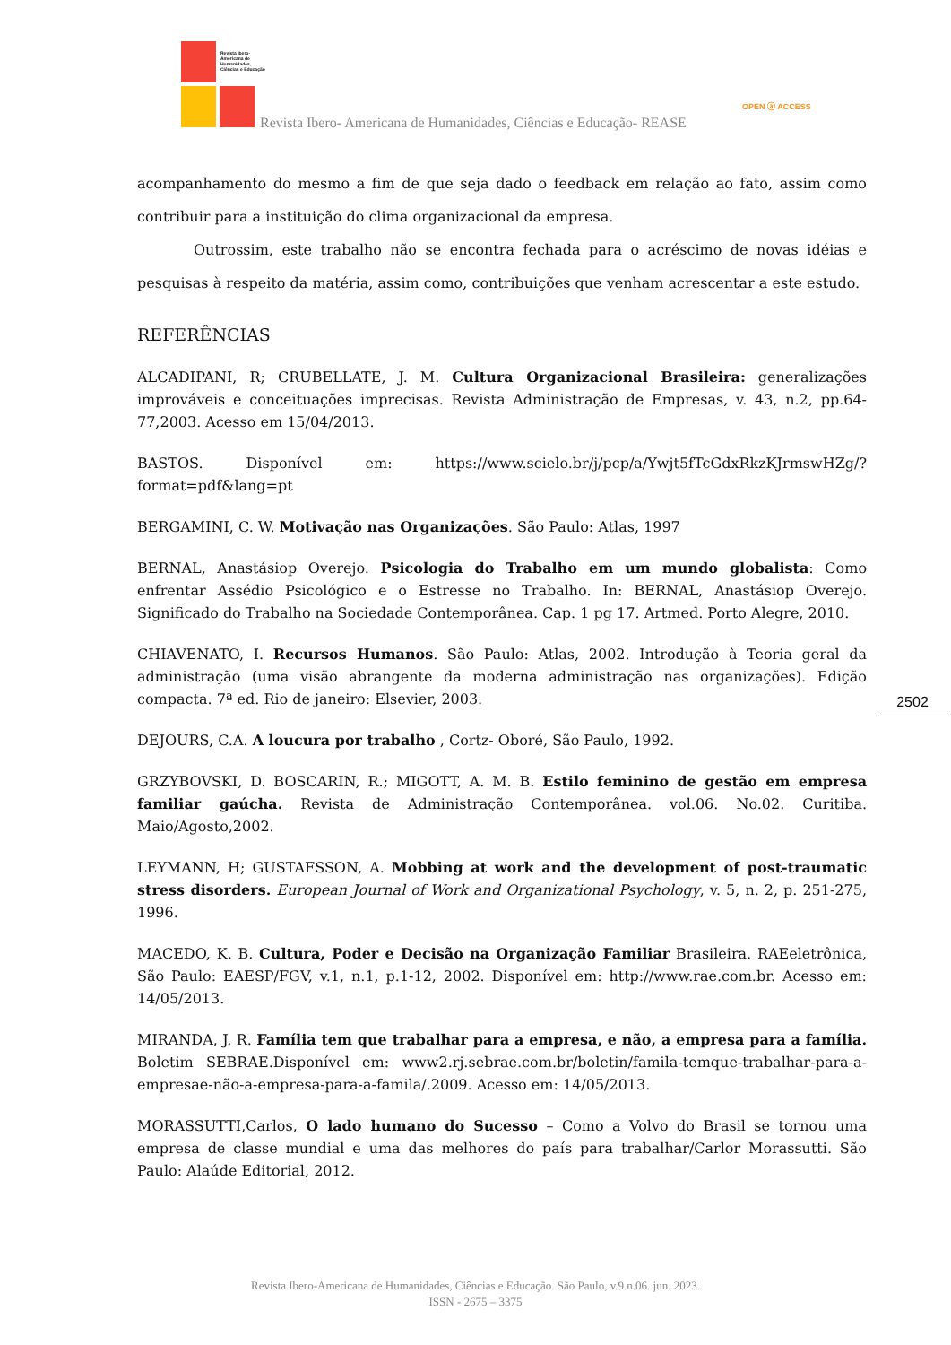Revista Ibero-Americana de Humanidades, Ciências e Educação
Revista Ibero- Americana de Humanidades, Ciências e Educação- REASE
OPEN ⓐ ACCESS
acompanhamento do mesmo a fim de que seja dado o feedback em relação ao fato, assim como contribuir para a instituição do clima organizacional da empresa.
Outrossim, este trabalho não se encontra fechada para o acréscimo de novas idéias e pesquisas à respeito da matéria, assim como, contribuições que venham acrescentar a este estudo.
REFERÊNCIAS
ALCADIPANI, R; CRUBELLATE, J. M. Cultura Organizacional Brasileira: generalizações improváveis e conceituações imprecisas. Revista Administração de Empresas, v. 43, n.2, pp.64-77,2003. Acesso em 15/04/2013.
BASTOS. Disponível em: https://www.scielo.br/j/pcp/a/Ywjt5fTcGdxRkzKJrmswHZg/?format=pdf&lang=pt
BERGAMINI, C. W. Motivação nas Organizações. São Paulo: Atlas, 1997
BERNAL, Anastásiop Overejo. Psicologia do Trabalho em um mundo globalista: Como enfrentar Assédio Psicológico e o Estresse no Trabalho. In: BERNAL, Anastásiop Overejo. Significado do Trabalho na Sociedade Contemporânea. Cap. 1 pg 17. Artmed. Porto Alegre, 2010.
CHIAVENATO, I. Recursos Humanos. São Paulo: Atlas, 2002. Introdução à Teoria geral da administração (uma visão abrangente da moderna administração nas organizações). Edição compacta. 7ª ed. Rio de janeiro: Elsevier, 2003.
DEJOURS, C.A. A loucura por trabalho , Cortz- Oboré, São Paulo, 1992.
GRZYBOVSKI, D. BOSCARIN, R.; MIGOTT, A. M. B. Estilo feminino de gestão em empresa familiar gaúcha. Revista de Administração Contemporânea. vol.06. No.02. Curitiba. Maio/Agosto,2002.
LEYMANN, H; GUSTAFSSON, A. Mobbing at work and the development of post-traumatic stress disorders. European Journal of Work and Organizational Psychology, v. 5, n. 2, p. 251-275, 1996.
MACEDO, K. B. Cultura, Poder e Decisão na Organização Familiar Brasileira. RAEeletrônica, São Paulo: EAESP/FGV, v.1, n.1, p.1-12, 2002. Disponível em: http://www.rae.com.br. Acesso em: 14/05/2013.
MIRANDA, J. R. Família tem que trabalhar para a empresa, e não, a empresa para a família. Boletim SEBRAE.Disponível em: www2.rj.sebrae.com.br/boletin/famila-temque-trabalhar-para-a-empresae-não-a-empresa-para-a-famila/.2009. Acesso em: 14/05/2013.
MORASSUTTI,Carlos, O lado humano do Sucesso – Como a Volvo do Brasil se tornou uma empresa de classe mundial e uma das melhores do país para trabalhar/Carlor Morassutti. São Paulo: Alaúde Editorial, 2012.
2502
Revista Ibero-Americana de Humanidades, Ciências e Educação. São Paulo, v.9.n.06. jun. 2023.
ISSN - 2675 – 3375